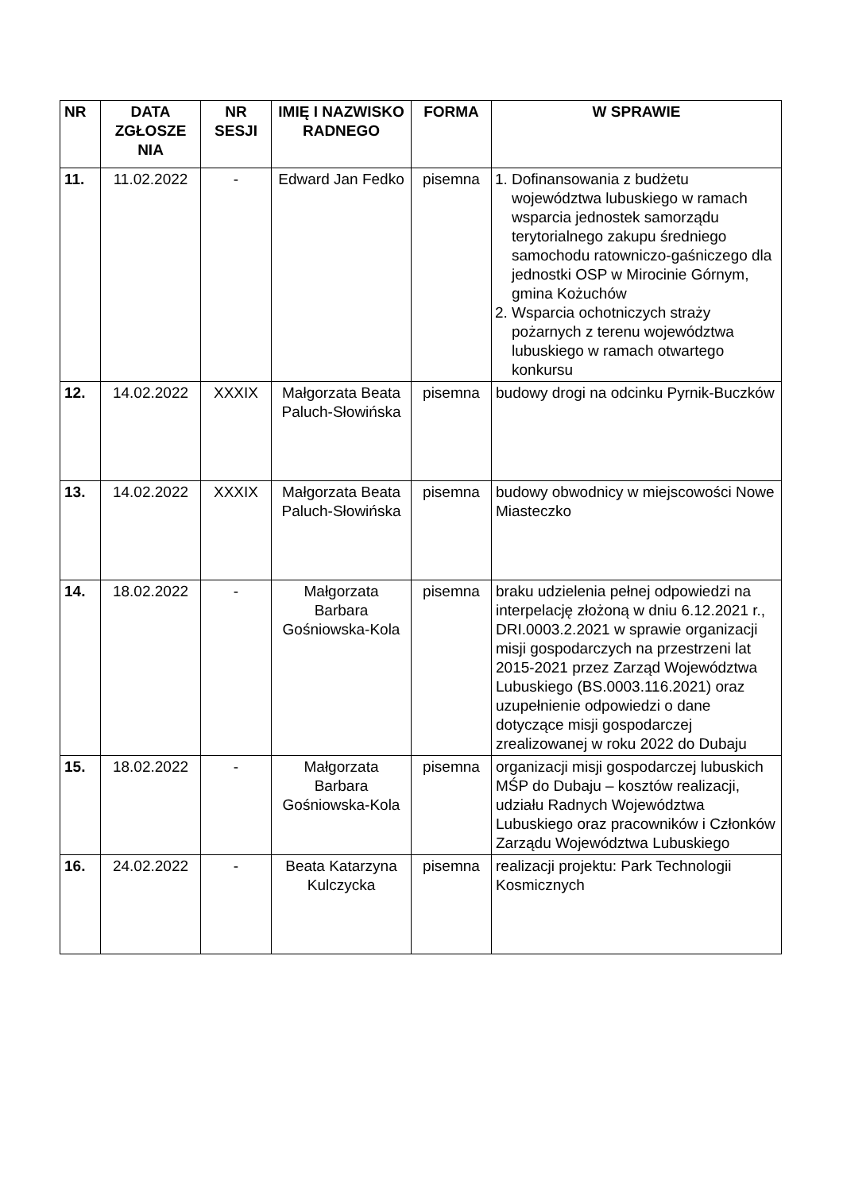| NR | DATA ZGŁOSZE NIA | NR SESJI | IMIĘ I NAZWISKO RADNEGO | FORMA | W SPRAWIE |
| --- | --- | --- | --- | --- | --- |
| 11. | 11.02.2022 | - | Edward Jan Fedko | pisemna | 1. Dofinansowania z budżetu województwa lubuskiego w ramach wsparcia jednostek samorządu terytorialnego zakupu średniego samochodu ratowniczo-gaśniczego dla jednostki OSP w Mirocinie Górnym, gmina Kożuchów 2. Wsparcia ochotniczych straży pożarnych z terenu województwa lubuskiego w ramach otwartego konkursu |
| 12. | 14.02.2022 | XXXIX | Małgorzata Beata Paluch-Słowińska | pisemna | budowy drogi na odcinku Pyrnik-Buczków |
| 13. | 14.02.2022 | XXXIX | Małgorzata Beata Paluch-Słowińska | pisemna | budowy obwodnicy w miejscowości Nowe Miasteczko |
| 14. | 18.02.2022 | - | Małgorzata Barbara Gośniowska-Kola | pisemna | braku udzielenia pełnej odpowiedzi na interpelację złożoną w dniu 6.12.2021 r., DRI.0003.2.2021 w sprawie organizacji misji gospodarczych na przestrzeni lat 2015-2021 przez Zarząd Województwa Lubuskiego (BS.0003.116.2021) oraz uzupełnienie odpowiedzi o dane dotyczące misji gospodarczej zrealizowanej w roku 2022 do Dubaju |
| 15. | 18.02.2022 | - | Małgorzata Barbara Gośniowska-Kola | pisemna | organizacji misji gospodarczej lubuskich MŚP do Dubaju – kosztów realizacji, udziału Radnych Województwa Lubuskiego oraz pracowników i Członków Zarządu Województwa Lubuskiego |
| 16. | 24.02.2022 | - | Beata Katarzyna Kulczycka | pisemna | realizacji projektu: Park Technologii Kosmicznych |